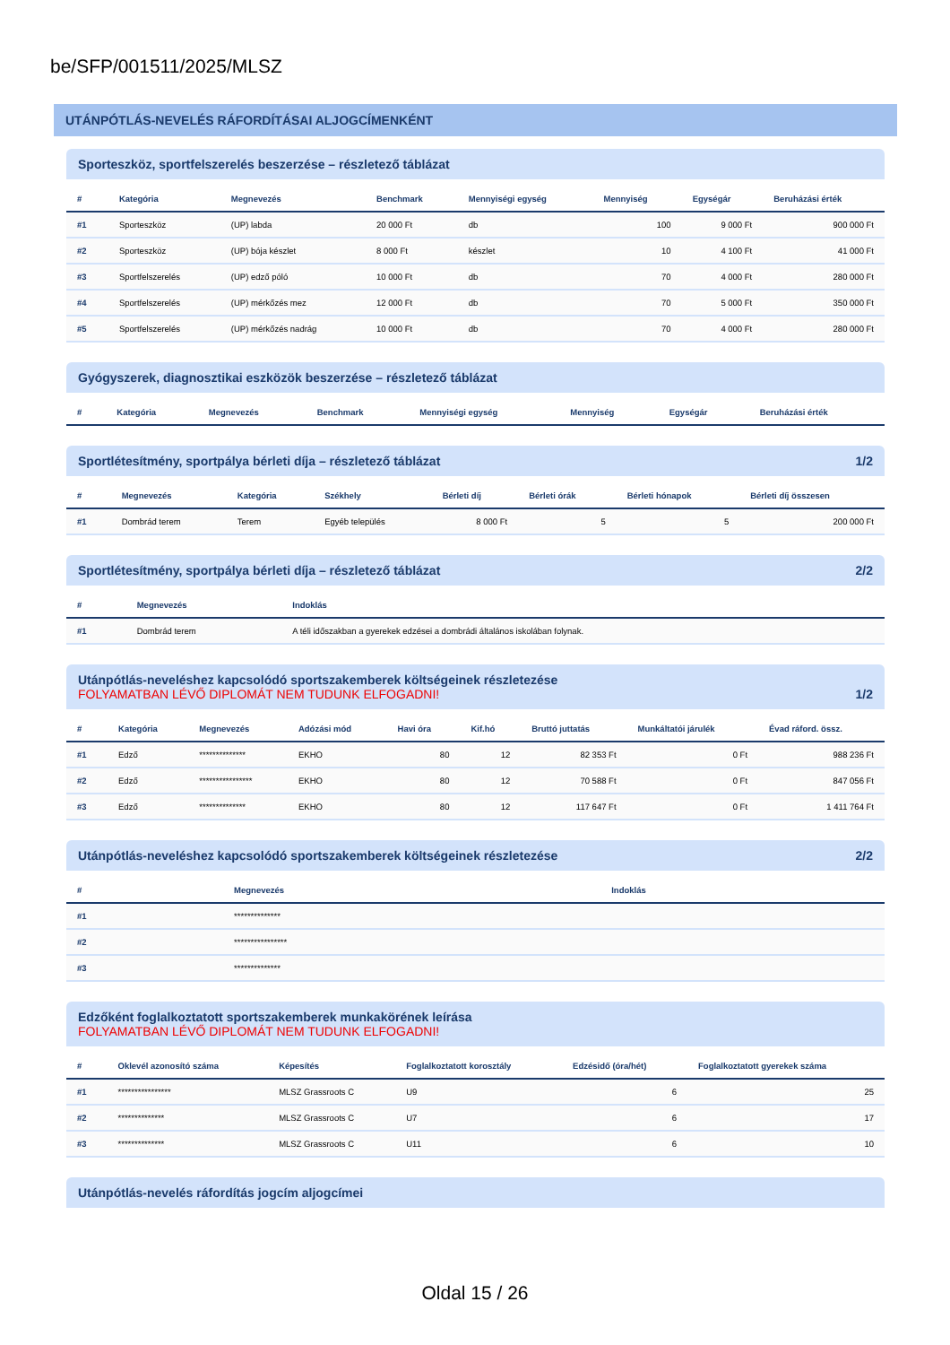be/SFP/001511/2025/MLSZ
UTÁNPÓTLÁS-NEVELÉS RÁFORDÍTÁSAI ALJOGCÍMENKÉNT
Sporteszköz, sportfelszerelés beszerzése – részletező táblázat
| # | Kategória | Megnevezés | Benchmark | Mennyiségi egység | Mennyiség | Egységár | Beruházási érték |
| --- | --- | --- | --- | --- | --- | --- | --- |
| #1 | Sporteszköz | (UP) labda | 20 000 Ft | db | 100 | 9 000 Ft | 900 000 Ft |
| #2 | Sporteszköz | (UP) bója készlet | 8 000 Ft | készlet | 10 | 4 100 Ft | 41 000 Ft |
| #3 | Sportfelszerelés | (UP) edző póló | 10 000 Ft | db | 70 | 4 000 Ft | 280 000 Ft |
| #4 | Sportfelszerelés | (UP) mérkőzés mez | 12 000 Ft | db | 70 | 5 000 Ft | 350 000 Ft |
| #5 | Sportfelszerelés | (UP) mérkőzés nadrág | 10 000 Ft | db | 70 | 4 000 Ft | 280 000 Ft |
Gyógyszerek, diagnosztikai eszközök beszerzése – részletező táblázat
| # | Kategória | Megnevezés | Benchmark | Mennyiségi egység | Mennyiség | Egységár | Beruházási érték |
| --- | --- | --- | --- | --- | --- | --- | --- |
Sportlétesítmény, sportpálya bérleti díja – részletező táblázat 1/2
| # | Megnevezés | Kategória | Székhely | Bérleti díj | Bérleti órák | Bérleti hónapok | Bérleti díj összesen |
| --- | --- | --- | --- | --- | --- | --- | --- |
| #1 | Dombrád terem | Terem | Egyéb település | 8 000 Ft | 5 | 5 | 200 000 Ft |
Sportlétesítmény, sportpálya bérleti díja – részletező táblázat 2/2
| # | Megnevezés | Indoklás |
| --- | --- | --- |
| #1 | Dombrád terem | A téli időszakban a gyerekek edzései a dombrádi általános iskolában folynak. |
Utánpótlás-neveléshez kapcsolódó sportszakemberek költségeinek részletezése
FOLYAMATBAN LÉVŐ DIPLOMÁT NEM TUDUNK ELFOGADNI! 1/2
| # | Kategória | Megnevezés | Adózási mód | Havi óra | Kif.hó | Bruttó juttatás | Munkáltatói járulék | Évad ráford. össz. |
| --- | --- | --- | --- | --- | --- | --- | --- | --- |
| #1 | Edző | ************** | EKHO | 80 | 12 | 82 353 Ft | 0 Ft | 988 236 Ft |
| #2 | Edző | **************** | EKHO | 80 | 12 | 70 588 Ft | 0 Ft | 847 056 Ft |
| #3 | Edző | ************** | EKHO | 80 | 12 | 117 647 Ft | 0 Ft | 1 411 764 Ft |
Utánpótlás-neveléshez kapcsolódó sportszakemberek költségeinek részletezése 2/2
| # | Megnevezés | Indoklás |
| --- | --- | --- |
| #1 | ************** | |
| #2 | **************** | |
| #3 | ************** | |
Edzőként foglalkoztatott sportszakemberek munkakörének leírása
FOLYAMATBAN LÉVŐ DIPLOMÁT NEM TUDUNK ELFOGADNI!
| # | Oklevél azonosító száma | Képesítés | Foglalkoztatott korosztály | Edzésidő (óra/hét) | Foglalkoztatott gyerekek száma |
| --- | --- | --- | --- | --- | --- |
| #1 | **************** | MLSZ Grassroots C | U9 | 6 | 25 |
| #2 | ************** | MLSZ Grassroots C | U7 | 6 | 17 |
| #3 | ************** | MLSZ Grassroots C | U11 | 6 | 10 |
Utánpótlás-nevelés ráfordítás jogcím aljogcímei
Oldal 15 / 26